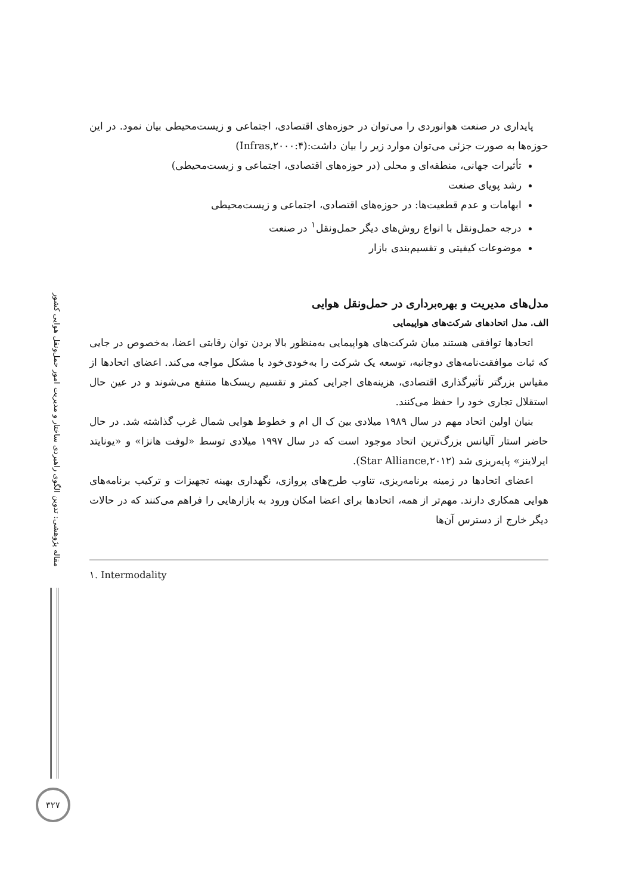مقاله پژوهشی: تدوین الگوی راهبردی ساختار و مدیریت امور حمل‌ونقل هوایی کشور
پایداری در صنعت هوانوردی را می‌توان در حوزه‌های اقتصادی، اجتماعی و زیست‌محیطی بیان نمود. در این حوزه‌ها به صورت جزئی می‌توان موارد زیر را بیان داشت:(Infras,۲۰۰۰:۴)
تأثیرات جهانی، منطقه‌ای و محلی (در حوزه‌های اقتصادی، اجتماعی و زیست‌محیطی)
رشد پویای صنعت
ابهامات و عدم قطعیت‌ها: در حوزه‌های اقتصادی، اجتماعی و زیست‌محیطی
درجه حمل‌ونقل با انواع روش‌های دیگر حمل‌ونقل<sup>۱</sup> در صنعت
موضوعات کیفیتی و تقسیم‌بندی بازار
مدل‌های مدیریت و بهره‌برداری در حمل‌ونقل هوایی
الف. مدل اتحادهای شرکت‌های هواپیمایی
اتحادها توافقی هستند میان شرکت‌های هواپیمایی به‌منظور بالا بردن توان رقابتی اعضا، به‌خصوص در جایی که ثبات موافقت‌نامه‌های دوجانبه، توسعه یک شرکت را به‌خودی‌خود با مشکل مواجه می‌کند. اعضای اتحادها از مقیاس بزرگتر تأثیرگذاری اقتصادی، هزینه‌های اجرایی کمتر و تقسیم ریسک‌ها منتفع می‌شوند و در عین حال استقلال تجاری خود را حفظ می‌کنند.
بنیان اولین اتحاد مهم در سال ۱۹۸۹ میلادی بین ک ال ام و خطوط هوایی شمال غرب گذاشته شد. در حال حاضر استار آلیانس بزرگ‌ترین اتحاد موجود است که در سال ۱۹۹۷ میلادی توسط «لوفت هانزا» و «یونایتد ایرلاینز» پایه‌ریزی شد (Star Alliance,۲۰۱۲).
اعضای اتحادها در زمینه برنامه‌ریزی، تناوب طرح‌های پروازی، نگهداری بهینه تجهیزات و ترکیب برنامه‌های هوایی همکاری دارند. مهم‌تر از همه، اتحادها برای اعضا امکان ورود به بازارهایی را فراهم می‌کنند که در حالات دیگر خارج از دسترس آن‌ها
۱. Intermodality
۳۲۷